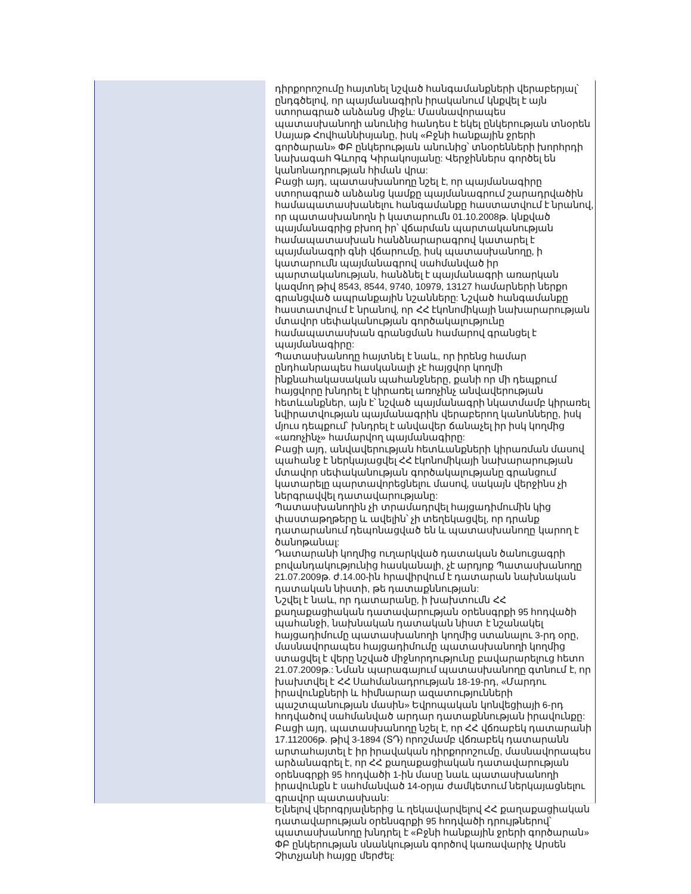դիրքորոշումը հայտնել նշված հանգամանքների վերաբերյալ՝ ընդգծելով, որ պայմանագիրն իրականում կնքվել է այն ստորագրած անձանց միջև: Մասնավորապես պատասխանողի անունից հանդես է եկել ընկերության տնօրեն Սայաթ Հովհաննիսյանը, իսկ «Բջնի հանքային ջրերի գործարան» ՓԲ ընկերության անունից՝ տնօրենների խորհրդի նախագահ Գևորգ Կիրակոսյանը: Վերջիններս գործել են կանոնադրության հիման վրա:
Բացի այդ, պատասխանողը նշել է, որ պայմանագիրը ստորագրած անձանց կամքը պայմանագրում շարադրվածին համապատասխանելու հանգամանքը հաստատվում է նրանով, որ պատասխանողն ի կատարումն 01.10.2008թ. կնքված պայմանագրից բխող իր՝ վճարման պարտականության համապատասխան հանձնարարագրով կատարել է պայմանագրի գնի վճարումը, իսկ պատասխանողը, ի կատարումն պայմանագրով սահմանված իր պարտականության, հանձնել է պայմանագրի առարկան կազմող թիվ 8543, 8544, 9740, 10979, 13127 համարների ներքո գրանցված ապրանքային նշանները: Նշված հանգամանքը հաստատվում է նրանով, որ ՀՀ էկոնոմիկայի նախարարության մտավոր սեփականության գործակալությունը համապատասխան գրանցման համարով գրանցել է պայմանագիրը:
Պատասխանողը հայտնել է նաև, որ իրենց համար ընդհանրապես հասկանալի չէ հայցվոր կողմի ինքնահակասական պահանջները, քանի որ մի դեպքում հայցվորը խնդրել է կիրառել առոչինչ անվավերության հետևանքներ, այն է՝ նշված պայմանագրի նկատմամբ կիրառել նվիրատվության պայմանագրին վերաբերող կանոնները, իսկ մյուս դեպքում՝ խնդրել է անվավեր ճանաչել իր իսկ կողմից «առոչինչ» համարվող պայմանագիրը:
Բացի այդ, անվավերության հետևանքների կիրառման մասով պահանջ է ներկայացվել ՀՀ էկոնոմիկայի նախարարության մտավոր սեփականության գործակալությանը գրանցում կատարելը պարտավորեցնելու մասով, սակայն վերջինս չի ներգրավվել դատավարությանը:
Պատասխանողին չի տրամադրվել հայցադիմումին կից փաստաթղթերը և ավելին՝ չի տեղեկացվել, որ դրանք դատարանում դեպոնացված են և պատասխանողը կարող է ծանոթանալ:
Դատարանի կողմից ուղարկված դատական ծանուցագրի բովանդակությունից հասկանալի, չէ արդյոք Պատասխանողը 21.07.2009թ. ժ.14.00-ին հրավիրվում է դատարան նախնական դատական նիստի, թե դատաքննության:
Նշվել է նաև, որ դատարանը, ի խախտումն ՀՀ քաղաքացիական դատավարության օրենսգրքի 95 հոդվածի պահանջի, նախնական դատական նիստ է նշանակել հայցադիմումը պատասխանողի կողմից ստանալու 3-րդ օրը, մասնավորապես հայցադիմումը պատասխանողի կողմից ստացվել է վերը նշված միջնորդությունը բավարարելուց հետո 21.07.2009թ.: Նման պարագայում պատասխանողը գտնում է, որ խախտվել է ՀՀ Սահմանադրության 18-19-րդ, «Մարդու իրավունքների և հիմնարար ազատությունների պաշտպանության մասին» Եվրոպական կոնվեցիայի 6-րդ հոդվածով սահմանված արդար դատաքննության իրավունքը:
Բացի այդ, պատասխանողը նշել է, որ ՀՀ վճռաբեկ դատարանի 17.112006թ. թիվ 3-1894 (ՏԴ) որոշմամբ վճռաբեկ դատարանն արտահայտել է իր իրավական դիրքորոշումը, մասնավորապես արձանագրել է, որ ՀՀ քաղաքացիական դատավարության օրենսգրքի 95 հոդվածի 1-ին մասը նաև պատասխանողի իրավունքն է սահմանված 14-օրյա ժամկետում ներկայացնելու գրավոր պատասխան:
Ելնելով վերոգրյալներից և ղեկավարվելով ՀՀ քաղաքացիական դատավարության օրենսգրքի 95 հոդվածի դրույթներով՝ պատասխանողը խնդրել է «Բջնի հանքային ջրերի գործարան» ՓԲ ընկերության սնանկության գործով կառավարիչ Արսեն Չիտչյանի հայցը մերժել: